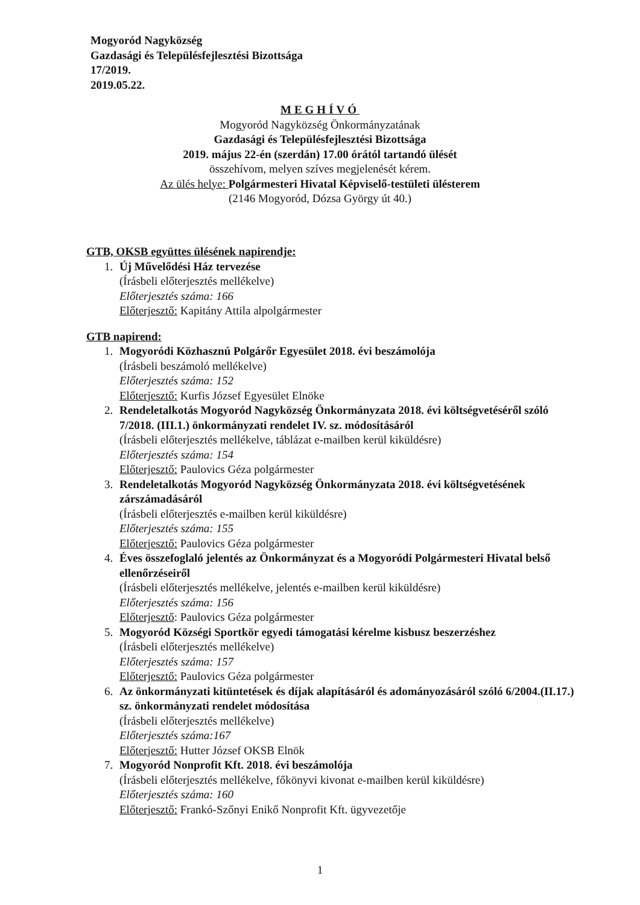Mogyoród Nagyközség
Gazdasági és Településfejlesztési Bizottsága
17/2019.
2019.05.22.
MEGHÍVÓ
Mogyoród Nagyközség Önkormányzatának
Gazdasági és Településfejlesztési Bizottsága
2019. május 22-én (szerdán) 17.00 órától tartandó ülését
összehívom, melyen szíves megjelenését kérem.
Az ülés helye: Polgármesteri Hivatal Képviselő-testületi ülésterem
(2146 Mogyoród, Dózsa György út 40.)
GTB, OKSB együttes ülésének napirendje:
1. Új Művelődési Ház tervezése
(Írásbeli előterjesztés mellékelve)
Előterjesztés száma: 166
Előterjesztő: Kapitány Attila alpolgármester
GTB napirend:
1. Mogyoródi Közhasznú Polgárőr Egyesület 2018. évi beszámolója
(Írásbeli beszámoló mellékelve)
Előterjesztés száma: 152
Előterjesztő: Kurfis József Egyesület Elnöke
2. Rendeletalkotás Mogyoród Nagyközség Önkormányzata 2018. évi költségvetéséről szóló 7/2018. (III.1.) önkormányzati rendelet IV. sz. módosításáról
(Írásbeli előterjesztés mellékelve, táblázat e-mailben kerül kiküldésre)
Előterjesztés száma: 154
Előterjesztő: Paulovics Géza polgármester
3. Rendeletalkotás Mogyoród Nagyközség Önkormányzata 2018. évi költségvetésének zárszámadásáról
(Írásbeli előterjesztés e-mailben kerül kiküldésre)
Előterjesztés száma: 155
Előterjesztő: Paulovics Géza polgármester
4. Éves összefoglaló jelentés az Önkormányzat és a Mogyoródi Polgármesteri Hivatal belső ellenőrzéseiről
(Írásbeli előterjesztés mellékelve, jelentés e-mailben kerül kiküldésre)
Előterjesztés száma: 156
Előterjesztő: Paulovics Géza polgármester
5. Mogyoród Községi Sportkör egyedi támogatási kérelme kisbusz beszerzéshez
(Írásbeli előterjesztés mellékelve)
Előterjesztés száma: 157
Előterjesztő: Paulovics Géza polgármester
6. Az önkormányzati kitüntetések és díjak alapításáról és adományozásáról szóló 6/2004.(II.17.) sz. önkormányzati rendelet módosítása
(Írásbeli előterjesztés mellékelve)
Előterjesztés száma:167
Előterjesztő: Hutter József OKSB Elnök
7. Mogyoród Nonprofit Kft. 2018. évi beszámolója
(Írásbeli előterjesztés mellékelve, főkönyvi kivonat e-mailben kerül kiküldésre)
Előterjesztés száma: 160
Előterjesztő: Frankó-Szőnyi Enikő Nonprofit Kft. ügyvezetője
1